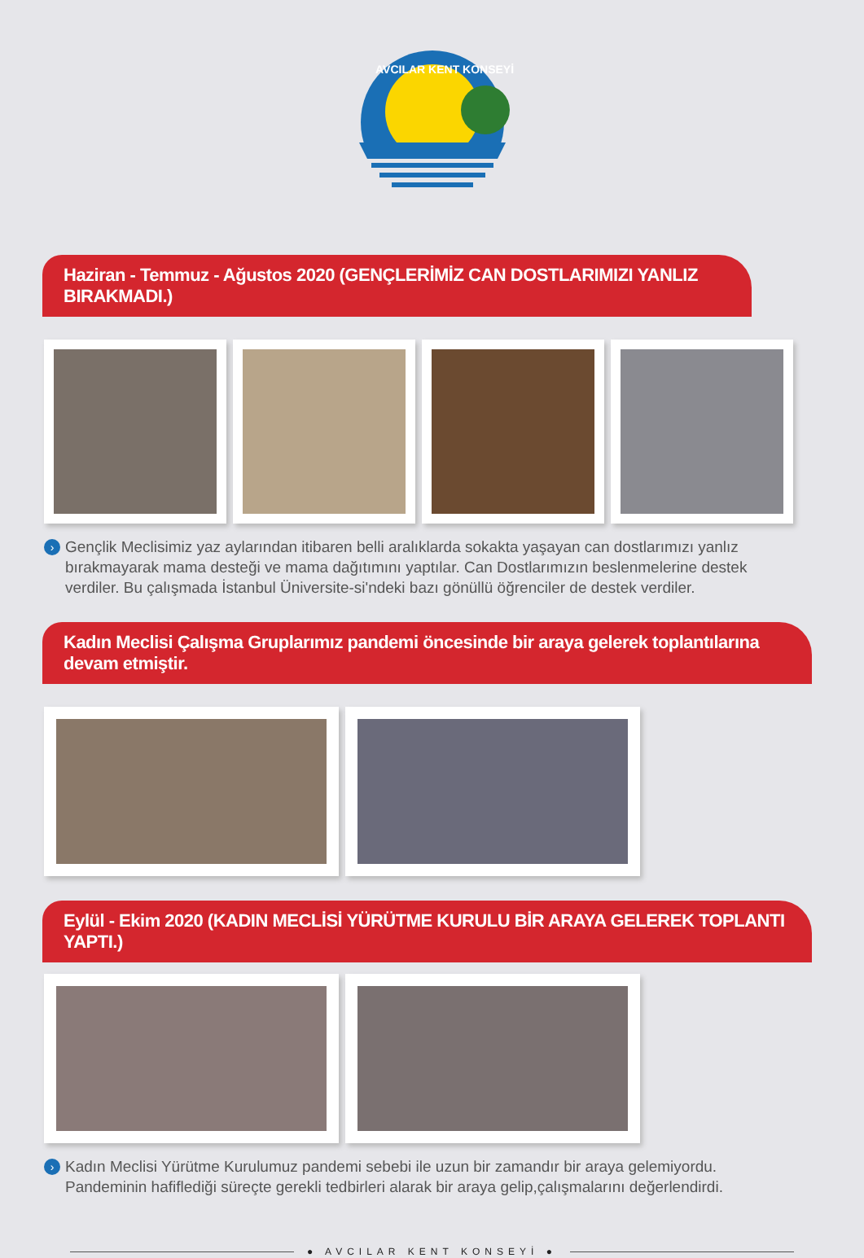AVCILAR KENT KONSEYİ
Haziran - Temmuz - Ağustos 2020 (GENÇLERİMİZ CAN DOSTLARIMIZI YANLIZ BIRAKMADI.)
› Gençlik Meclisimiz yaz aylarından itibaren belli aralıklarda sokakta yaşayan can dostlarımızı yanlız bırakmayarak mama desteği ve mama dağıtımını yaptılar. Can Dostlarımızın beslenmelerine destek verdiler. Bu çalışmada İstanbul Üniversite-si'ndeki bazı gönüllü öğrenciler de destek verdiler.
Kadın Meclisi Çalışma Gruplarımız pandemi öncesinde bir araya gelerek toplantılarına devam etmiştir.
Eylül - Ekim 2020 (KADIN MECLİSİ YÜRÜTME KURULU BİR ARAYA GELEREK TOPLANTI YAPTI.)
› Kadın Meclisi Yürütme Kurulumuz pandemi sebebi ile uzun bir zamandır bir araya gelemiyordu.
Pandeminin hafiflediği süreçte gerekli tedbirleri alarak bir araya gelip,çalışmalarını değerlendirdi.
● AVCILAR KENT KONSEYİ ●